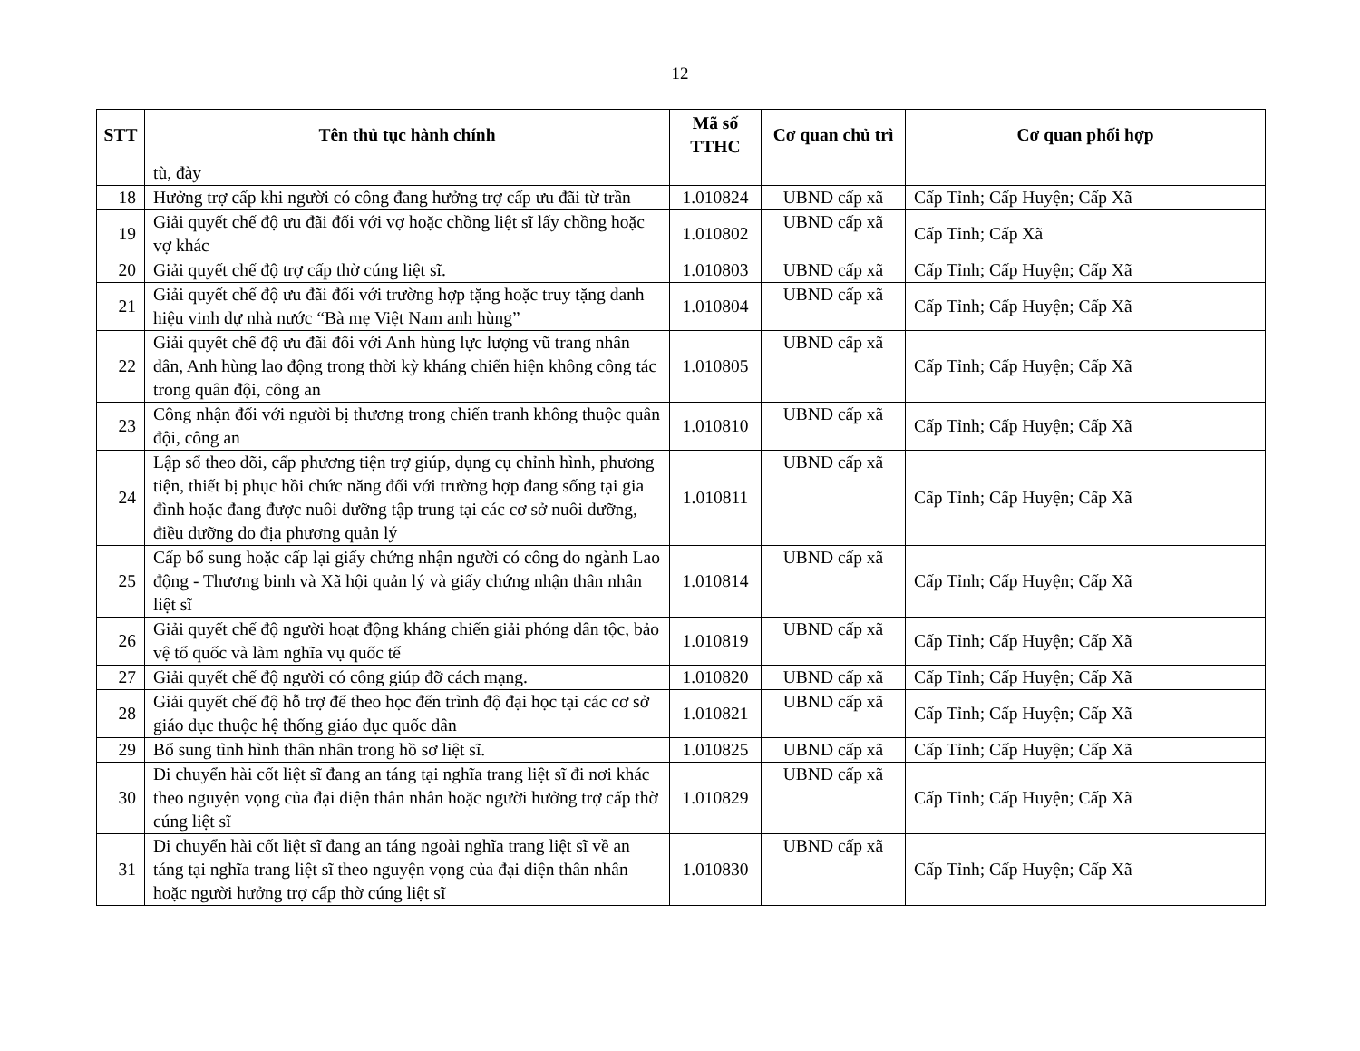12
| STT | Tên thủ tục hành chính | Mã số TTHC | Cơ quan chủ trì | Cơ quan phối hợp |
| --- | --- | --- | --- | --- |
| | tù, đày | | | |
| 18 | Hưởng trợ cấp khi người có công đang hưởng trợ cấp ưu đãi từ trần | 1.010824 | UBND cấp xã | Cấp Tỉnh; Cấp Huyện; Cấp Xã |
| 19 | Giải quyết chế độ ưu đãi đối với vợ hoặc chồng liệt sĩ lấy chồng hoặc vợ khác | 1.010802 | UBND cấp xã | Cấp Tỉnh; Cấp Xã |
| 20 | Giải quyết chế độ trợ cấp thờ cúng liệt sĩ. | 1.010803 | UBND cấp xã | Cấp Tỉnh; Cấp Huyện; Cấp Xã |
| 21 | Giải quyết chế độ ưu đãi đối với trường hợp tặng hoặc truy tặng danh hiệu vinh dự nhà nước “Bà mẹ Việt Nam anh hùng” | 1.010804 | UBND cấp xã | Cấp Tỉnh; Cấp Huyện; Cấp Xã |
| 22 | Giải quyết chế độ ưu đãi đối với Anh hùng lực lượng vũ trang nhân dân, Anh hùng lao động trong thời kỳ kháng chiến hiện không công tác trong quân đội, công an | 1.010805 | UBND cấp xã | Cấp Tỉnh; Cấp Huyện; Cấp Xã |
| 23 | Công nhận đối với người bị thương trong chiến tranh không thuộc quân đội, công an | 1.010810 | UBND cấp xã | Cấp Tỉnh; Cấp Huyện; Cấp Xã |
| 24 | Lập sổ theo dõi, cấp phương tiện trợ giúp, dụng cụ chỉnh hình, phương tiện, thiết bị phục hồi chức năng đối với trường hợp đang sống tại gia đình hoặc đang được nuôi dưỡng tập trung tại các cơ sở nuôi dưỡng, điều dưỡng do địa phương quản lý | 1.010811 | UBND cấp xã | Cấp Tỉnh; Cấp Huyện; Cấp Xã |
| 25 | Cấp bổ sung hoặc cấp lại giấy chứng nhận người có công do ngành Lao động - Thương binh và Xã hội quản lý và giấy chứng nhận thân nhân liệt sĩ | 1.010814 | UBND cấp xã | Cấp Tỉnh; Cấp Huyện; Cấp Xã |
| 26 | Giải quyết chế độ người hoạt động kháng chiến giải phóng dân tộc, bảo vệ tổ quốc và làm nghĩa vụ quốc tế | 1.010819 | UBND cấp xã | Cấp Tỉnh; Cấp Huyện; Cấp Xã |
| 27 | Giải quyết chế độ người có công giúp đỡ cách mạng. | 1.010820 | UBND cấp xã | Cấp Tỉnh; Cấp Huyện; Cấp Xã |
| 28 | Giải quyết chế độ hỗ trợ để theo học đến trình độ đại học tại các cơ sở giáo dục thuộc hệ thống giáo dục quốc dân | 1.010821 | UBND cấp xã | Cấp Tỉnh; Cấp Huyện; Cấp Xã |
| 29 | Bổ sung tình hình thân nhân trong hồ sơ liệt sĩ. | 1.010825 | UBND cấp xã | Cấp Tỉnh; Cấp Huyện; Cấp Xã |
| 30 | Di chuyển hài cốt liệt sĩ đang an táng tại nghĩa trang liệt sĩ đi nơi khác theo nguyện vọng của đại diện thân nhân hoặc người hưởng trợ cấp thờ cúng liệt sĩ | 1.010829 | UBND cấp xã | Cấp Tỉnh; Cấp Huyện; Cấp Xã |
| 31 | Di chuyển hài cốt liệt sĩ đang an táng ngoài nghĩa trang liệt sĩ về an táng tại nghĩa trang liệt sĩ theo nguyện vọng của đại diện thân nhân hoặc người hưởng trợ cấp thờ cúng liệt sĩ | 1.010830 | UBND cấp xã | Cấp Tỉnh; Cấp Huyện; Cấp Xã |